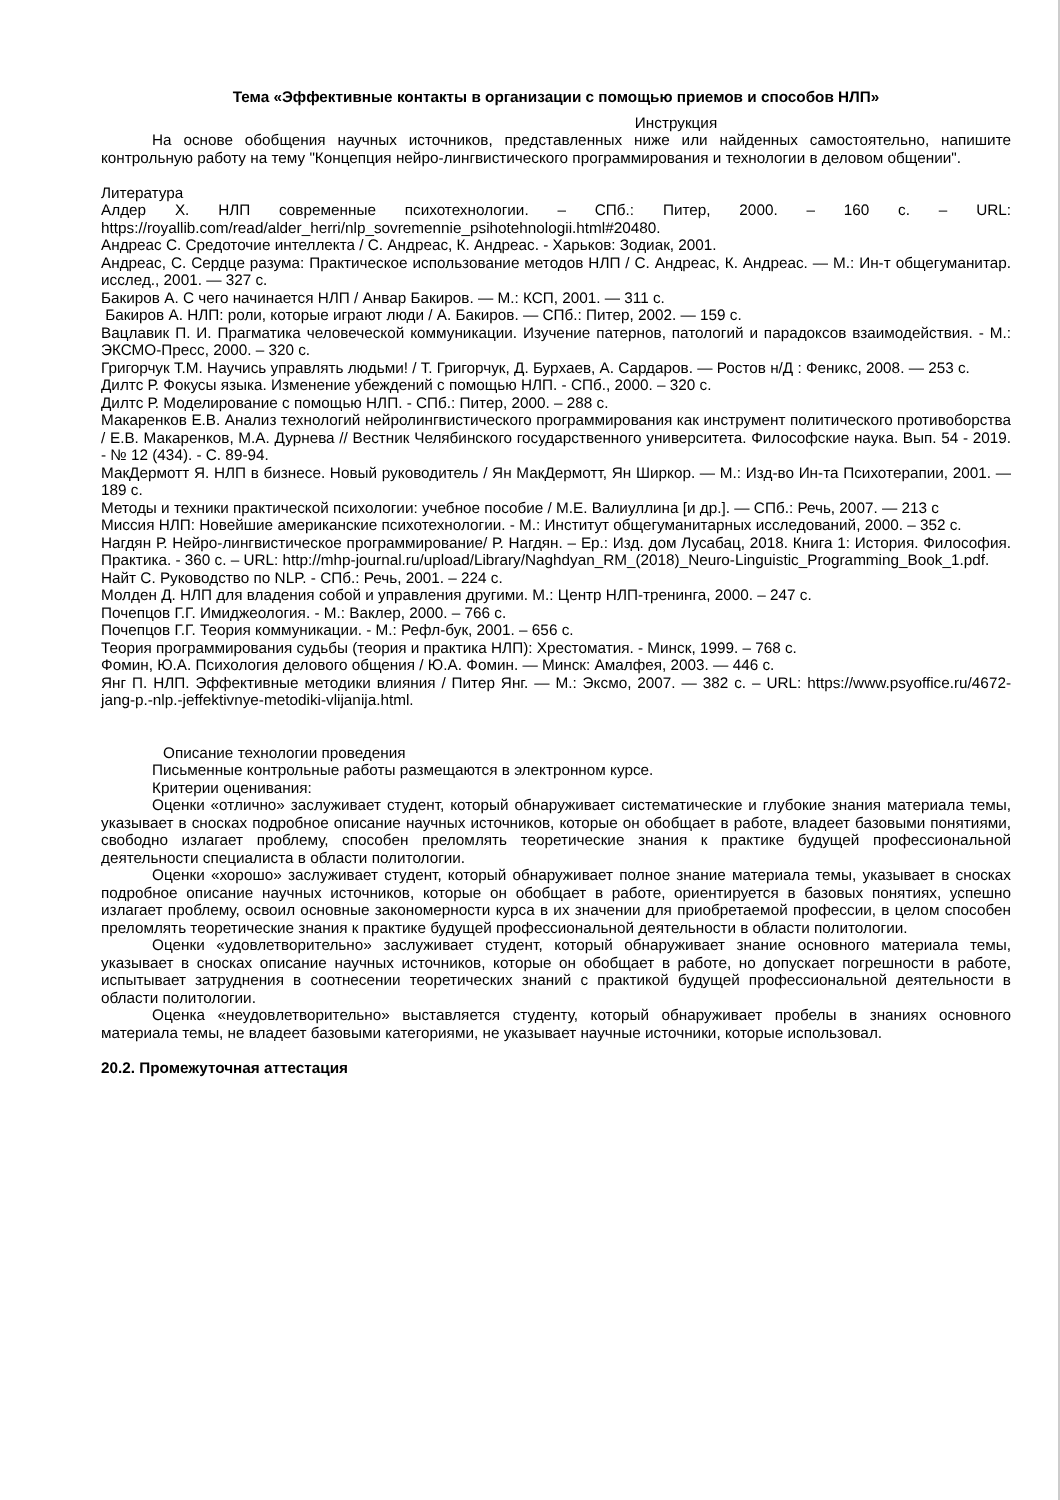Тема «Эффективные контакты в организации с помощью приемов и способов НЛП»
Инструкция
На основе обобщения научных источников, представленных ниже или найденных самостоятельно, напишите контрольную работу на тему "Концепция нейро-лингвистического программирования и технологии в деловом общении".
Литература
Алдер Х. НЛП современные психотехнологии. – СПб.: Питер, 2000. – 160 с. – URL: https://royallib.com/read/alder_herri/nlp_sovremennie_psihotehnologii.html#20480.
Андреас С. Средоточие интеллекта / С. Андреас, К. Андреас. - Харьков: Зодиак, 2001.
Андреас, С. Сердце разума: Практическое использование методов НЛП / С. Андреас, К. Андреас. — М.: Ин-т общегуманитар. исслед., 2001. — 327 с.
Бакиров А. С чего начинается НЛП / Анвар Бакиров. — М.: КСП, 2001. — 311 с.
Бакиров А. НЛП: роли, которые играют люди / А. Бакиров. — СПб.: Питер, 2002. — 159 с.
Вацлавик П. И. Прагматика человеческой коммуникации. Изучение патернов, патологий и парадоксов взаимодействия. - М.: ЭКСМО-Пресс, 2000. – 320 с.
Григорчук Т.М. Научись управлять людьми! / Т. Григорчук, Д. Бурхаев, А. Сардаров. — Ростов н/Д : Феникс, 2008. — 253 с.
Дилтс Р. Фокусы языка. Изменение убеждений с помощью НЛП. - СПб., 2000. – 320 с.
Дилтс Р. Моделирование с помощью НЛП. - СПб.: Питер, 2000. – 288 с.
Макаренков Е.В. Анализ технологий нейролингвистического программирования как инструмент политического противоборства / Е.В. Макаренков, М.А. Дурнева // Вестник Челябинского государственного университета. Философские наука. Вып. 54 - 2019. - № 12 (434). - С. 89-94.
МакДермотт Я. НЛП в бизнесе. Новый руководитель / Ян МакДермотт, Ян Ширкор. — М.: Изд-во Ин-та Психотерапии, 2001. — 189 с.
Методы и техники практической психологии: учебное пособие / М.Е. Валиуллина [и др.]. — СПб.: Речь, 2007. — 213 с
Миссия НЛП: Новейшие американские психотехнологии. - М.: Институт общегуманитарных исследований, 2000. – 352 с.
Нагдян Р. Нейро-лингвистическое программирование/ Р. Нагдян. – Ер.: Изд. дом Лусабац, 2018. Книга 1: История. Философия. Практика. - 360 с. – URL: http://mhp-journal.ru/upload/Library/Naghdyan_RM_(2018)_Neuro-Linguistic_Programming_Book_1.pdf.
Найт С. Руководство по NLP. - СПб.: Речь, 2001. – 224 с.
Молден Д. НЛП для владения собой и управления другими. М.: Центр НЛП-тренинга, 2000. – 247 с.
Почепцов Г.Г. Имиджеология. - М.: Ваклер, 2000. – 766 с.
Почепцов Г.Г. Теория коммуникации. - М.: Рефл-бук, 2001. – 656 с.
Теория программирования судьбы (теория и практика НЛП): Хрестоматия. - Минск, 1999. – 768 с.
Фомин, Ю.А. Психология делового общения / Ю.А. Фомин. — Минск: Амалфея, 2003. — 446 с.
Янг П. НЛП. Эффективные методики влияния / Питер Янг. — М.: Эксмо, 2007. — 382 с. – URL: https://www.psyoffice.ru/4672-jang-p.-nlp.-jeffektivnye-metodiki-vlijanija.html.
Описание технологии проведения
Письменные контрольные работы размещаются в электронном курсе.
Критерии оценивания:
Оценки «отлично» заслуживает студент, который обнаруживает систематические и глубокие знания материала темы, указывает в сносках подробное описание научных источников, которые он обобщает в работе, владеет базовыми понятиями, свободно излагает проблему, способен преломлять теоретические знания к практике будущей профессиональной деятельности специалиста в области политологии.
Оценки «хорошо» заслуживает студент, который обнаруживает полное знание материала темы, указывает в сносках подробное описание научных источников, которые он обобщает в работе, ориентируется в базовых понятиях, успешно излагает проблему, освоил основные закономерности курса в их значении для приобретаемой профессии, в целом способен преломлять теоретические знания к практике будущей профессиональной деятельности в области политологии.
Оценки «удовлетворительно» заслуживает студент, который обнаруживает знание основного материала темы, указывает в сносках описание научных источников, которые он обобщает в работе, но допускает погрешности в работе, испытывает затруднения в соотнесении теоретических знаний с практикой будущей профессиональной деятельности в области политологии.
Оценка «неудовлетворительно» выставляется студенту, который обнаруживает пробелы в знаниях основного материала темы, не владеет базовыми категориями, не указывает научные источники, которые использовал.
20.2. Промежуточная аттестация